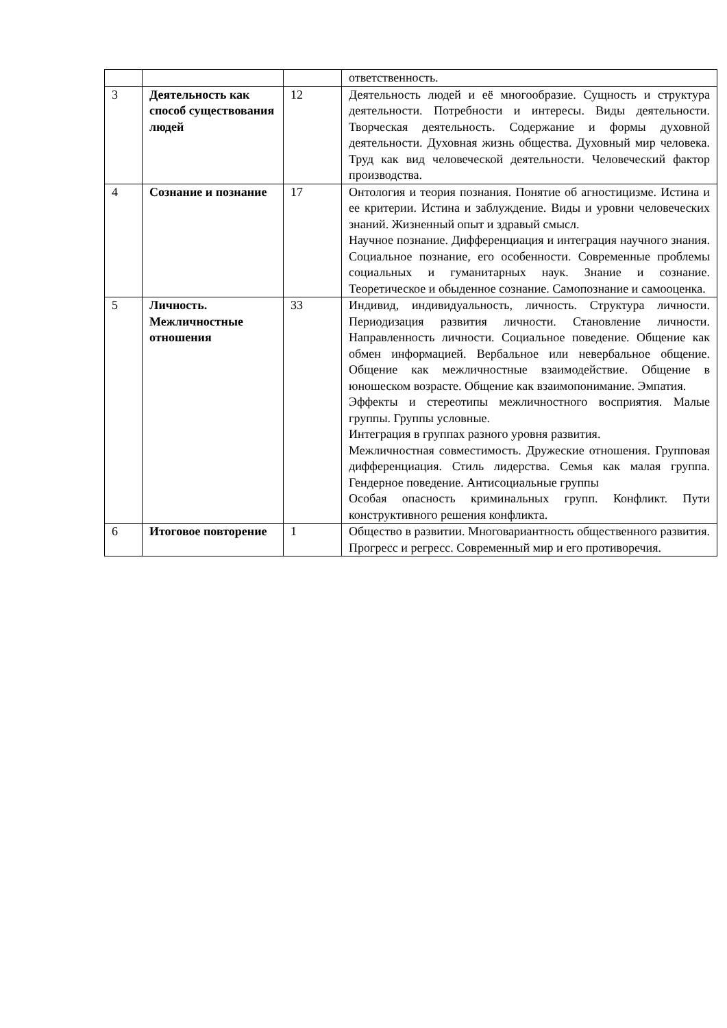| | | | ответственность. |
| 3 | Деятельность как способ существования людей | 12 | Деятельность людей и её многообразие. Сущность и структура деятельности. Потребности и интересы. Виды деятельности. Творческая деятельность. Содержание и формы духовной деятельности. Духовная жизнь общества. Духовный мир человека. Труд как вид человеческой деятельности. Человеческий фактор производства. |
| 4 | Сознание и познание | 17 | Онтология и теория познания. Понятие об агностицизме. Истина и ее критерии. Истина и заблуждение. Виды и уровни человеческих знаний. Жизненный опыт и здравый смысл. Научное познание. Дифференциация и интеграция научного знания. Социальное познание, его особенности. Современные проблемы социальных и гуманитарных наук. Знание и сознание. Теоретическое и обыденное сознание. Самопознание и самооценка. |
| 5 | Личность. Межличностные отношения | 33 | Индивид, индивидуальность, личность. Структура личности. Периодизация развития личности. Становление личности. Направленность личности. Социальное поведение. Общение как обмен информацией. Вербальное или невербальное общение. Общение как межличностные взаимодействие. Общение в юношеском возрасте. Общение как взаимопонимание. Эмпатия. Эффекты и стереотипы межличностного восприятия. Малые группы. Группы условные. Интеграция в группах разного уровня развития. Межличностная совместимость. Дружеские отношения. Групповая дифференциация. Стиль лидерства. Семья как малая группа. Гендерное поведение. Антисоциальные группы Особая опасность криминальных групп. Конфликт. Пути конструктивного решения конфликта. |
| 6 | Итоговое повторение | 1 | Общество в развитии. Многовариантность общественного развития. Прогресс и регресс. Современный мир и его противоречия. |